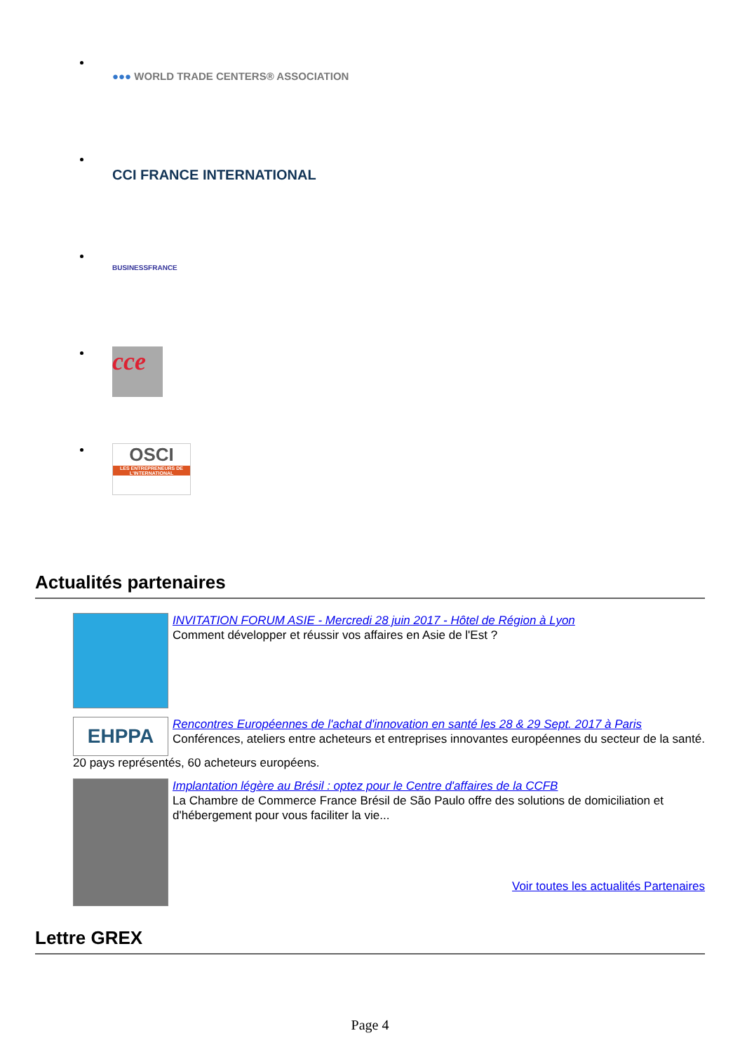●●● WORLD TRADE CENTERS® ASSOCIATION
CCI FRANCE INTERNATIONAL
BUSINESSFRANCE
cce
OSCI
LES ENTREPRENEURS DE L'INTERNATIONAL
Actualités partenaires
INVITATION FORUM ASIE - Mercredi 28 juin 2017 - Hôtel de Région à Lyon
Comment développer et réussir vos affaires en Asie de l'Est ?
EHPPA
Rencontres Européennes de l'achat d'innovation en santé les 28 & 29 Sept. 2017 à Paris
Conférences, ateliers entre acheteurs et entreprises innovantes européennes du secteur de la santé.
20 pays représentés, 60 acheteurs européens.
Implantation légère au Brésil : optez pour le Centre d'affaires de la CCFB
La Chambre de Commerce France Brésil de São Paulo offre des solutions de domiciliation et d'hébergement pour vous faciliter la vie...
Voir toutes les actualités Partenaires
Lettre GREX
Page 4